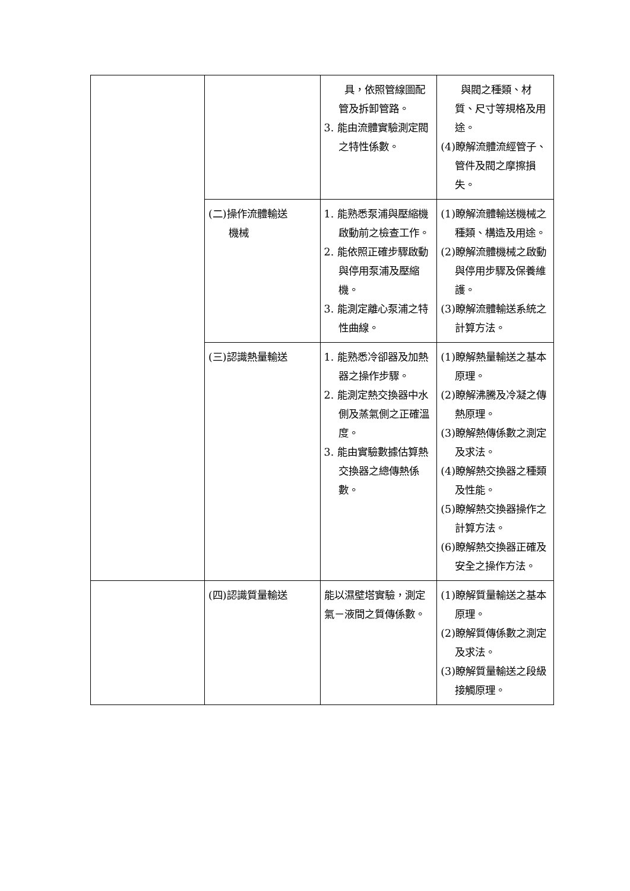| | | 具，依照管線圖配管及拆卸管路。 3. 能由流體實驗測定閥之特性係數。 | 與閥之種類、材質、尺寸等規格及用途。 (4)瞭解流體流經管子、管件及閥之摩擦損失。 |
| | (二)操作流體輸送 機械 | 1. 能熟悉泵浦與壓縮機啟動前之檢查工作。 2. 能依照正確步驟啟動與停用泵浦及壓縮機。 3. 能測定離心泵浦之特性曲線。 | (1)瞭解流體輸送機械之種類、構造及用途。 (2)瞭解流體機械之啟動與停用步驟及保養維護。 (3)瞭解流體輸送系統之計算方法。 |
| | (三)認識熱量輸送 | 1. 能熟悉冷卻器及加熱器之操作步驟。 2. 能測定熱交換器中水側及蒸氣側之正確溫度。 3. 能由實驗數據估算熱交換器之總傳熱係數。 | (1)瞭解熱量輸送之基本原理。 (2)瞭解沸騰及冷凝之傳熱原理。 (3)瞭解熱傳係數之測定及求法。 (4)瞭解熱交換器之種類及性能。 (5)瞭解熱交換器操作之計算方法。 (6)瞭解熱交換器正確及安全之操作方法。 |
| | (四)認識質量輸送 | 能以濕壁塔實驗，測定氣－液間之質傳係數。 | (1)瞭解質量輸送之基本原理。 (2)瞭解質傳係數之測定及求法。 (3)瞭解質量輸送之段級接觸原理。 |